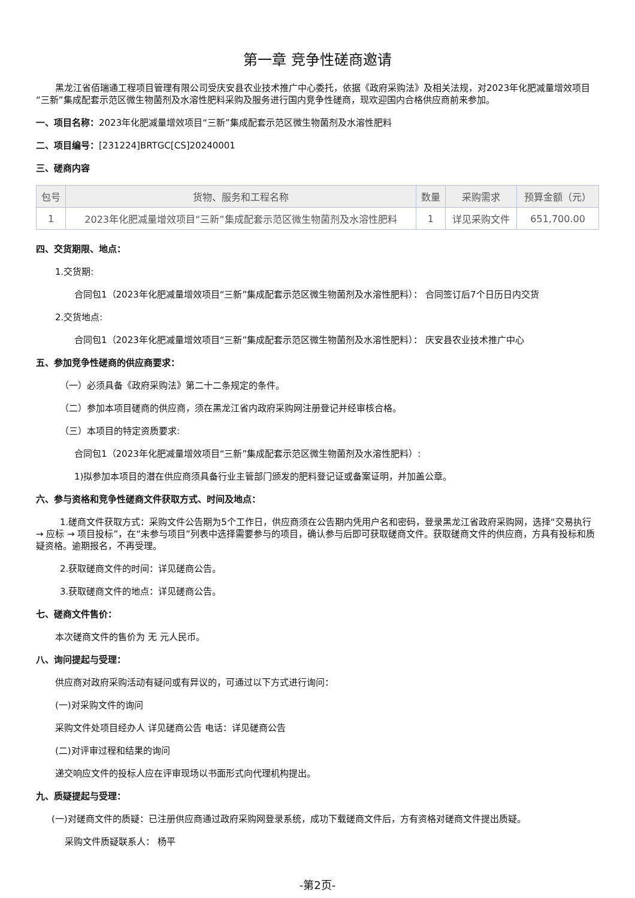第一章 竞争性磋商邀请
黑龙江省佰瑞通工程项目管理有限公司受庆安县农业技术推广中心委托，依据《政府采购法》及相关法规，对2023年化肥减量增效项目“三新”集成配套示范区微生物菌剂及水溶性肥料采购及服务进行国内竞争性磋商，现欢迎国内合格供应商前来参加。
一、项目名称：2023年化肥减量增效项目“三新”集成配套示范区微生物菌剂及水溶性肥料
二、项目编号：[231224]BRTGC[CS]20240001
三、磋商内容
| 包号 | 货物、服务和工程名称 | 数量 | 采购需求 | 预算金额（元） |
| --- | --- | --- | --- | --- |
| 1 | 2023年化肥减量增效项目“三新”集成配套示范区微生物菌剂及水溶性肥料 | 1 | 详见采购文件 | 651,700.00 |
四、交货期限、地点：
1.交货期:
合同包1（2023年化肥减量增效项目“三新”集成配套示范区微生物菌剂及水溶性肥料）： 合同签订后7个日历日内交货
2.交货地点:
合同包1（2023年化肥减量增效项目“三新”集成配套示范区微生物菌剂及水溶性肥料）： 庆安县农业技术推广中心
五、参加竞争性磋商的供应商要求：
（一）必须具备《政府采购法》第二十二条规定的条件。
（二）参加本项目磋商的供应商，须在黑龙江省内政府采购网注册登记并经审核合格。
（三）本项目的特定资质要求:
合同包1（2023年化肥减量增效项目“三新”集成配套示范区微生物菌剂及水溶性肥料）:
1)拟参加本项目的潜在供应商须具备行业主管部门颁发的肥料登记证或备案证明，并加盖公章。
六、参与资格和竞争性磋商文件获取方式、时间及地点：
1.磋商文件获取方式：采购文件公告期为5个工作日，供应商须在公告期内凭用户名和密码，登录黑龙江省政府采购网，选择“交易执行 → 应标 → 项目投标”，在“未参与项目”列表中选择需要参与的项目，确认参与后即可获取磋商文件。获取磋商文件的供应商，方具有投标和质疑资格。逾期报名，不再受理。
2.获取磋商文件的时间：详见磋商公告。
3.获取磋商文件的地点：详见磋商公告。
七、磋商文件售价：
本次磋商文件的售价为 无 元人民币。
八、询问提起与受理：
供应商对政府采购活动有疑问或有异议的，可通过以下方式进行询问：
(一)对采购文件的询问
采购文件处项目经办人 详见磋商公告 电话：详见磋商公告
(二)对评审过程和结果的询问
递交响应文件的投标人应在评审现场以书面形式向代理机构提出。
九、质疑提起与受理：
(一)对磋商文件的质疑：已注册供应商通过政府采购网登录系统，成功下载磋商文件后，方有资格对磋商文件提出质疑。
采购文件质疑联系人： 杨平
-第2页-